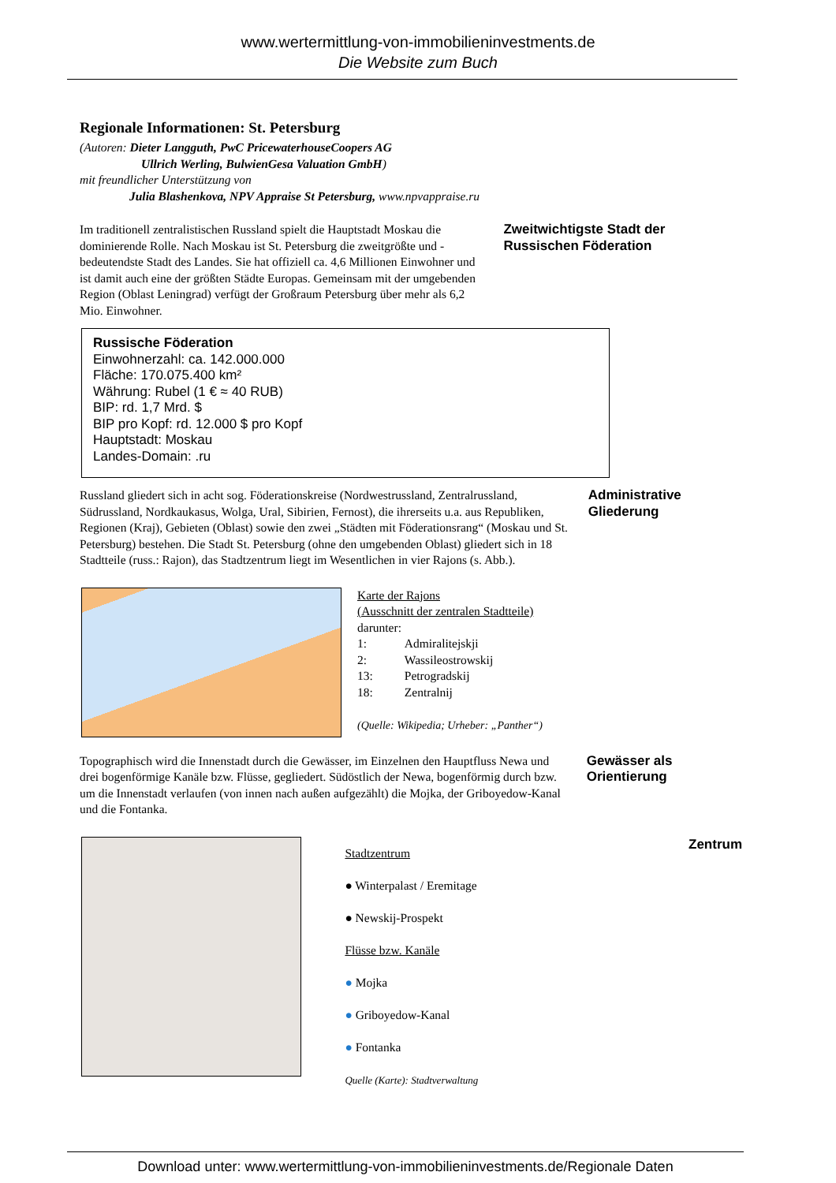www.wertermittlung-von-immobilieninvestments.de
Die Website zum Buch
Regionale Informationen: St. Petersburg
(Autoren: Dieter Langguth, PwC PricewaterhouseCoopers AG
Ullrich Werling, BulwienGesa Valuation GmbH)
mit freundlicher Unterstützung von
Julia Blashenkova, NPV Appraise St Petersburg, www.npvappraise.ru
Im traditionell zentralistischen Russland spielt die Hauptstadt Moskau die dominierende Rolle. Nach Moskau ist St. Petersburg die zweitgrößte und -bedeutendste Stadt des Landes. Sie hat offiziell ca. 4,6 Millionen Einwohner und ist damit auch eine der größten Städte Europas. Gemeinsam mit der umgebenden Region (Oblast Leningrad) verfügt der Großraum Petersburg über mehr als 6,2 Mio. Einwohner.
Zweitwichtigste Stadt der Russischen Föderation
Russische Föderation
Einwohnerzahl: ca. 142.000.000
Fläche: 170.075.400 km²
Währung: Rubel (1 € ≈ 40 RUB)
BIP: rd. 1,7 Mrd. $
BIP pro Kopf: rd. 12.000 $ pro Kopf
Hauptstadt: Moskau
Landes-Domain: .ru
Russland gliedert sich in acht sog. Föderationskreise (Nordwestrussland, Zentralrussland, Südrussland, Nordkaukasus, Wolga, Ural, Sibirien, Fernost), die ihrerseits u.a. aus Republiken, Regionen (Kraj), Gebieten (Oblast) sowie den zwei „Städten mit Föderationsrang“ (Moskau und St. Petersburg) bestehen. Die Stadt St. Petersburg (ohne den umgebenden Oblast) gliedert sich in 18 Stadtteile (russ.: Rajon), das Stadtzentrum liegt im Wesentlichen in vier Rajons (s. Abb.).
Administrative Gliederung
Karte der Rajons
(Ausschnitt der zentralen Stadtteile)
darunter:
| 1: | Admiralitejskji |
| 2: | Wassileostrowskij |
| 13: | Petrogradskij |
| 18: | Zentralnij |
(Quelle: Wikipedia; Urheber: „Panther“)
Topographisch wird die Innenstadt durch die Gewässer, im Einzelnen den Hauptfluss Newa und drei bogenförmige Kanäle bzw. Flüsse, gegliedert. Südöstlich der Newa, bogenförmig durch bzw. um die Innenstadt verlaufen (von innen nach außen aufgezählt) die Mojka, der Griboyedow-Kanal und die Fontanka.
Gewässer als Orientierung
Stadtzentrum
● Winterpalast / Eremitage
● Newskij-Prospekt
Flüsse bzw. Kanäle
● Mojka
● Griboyedow-Kanal
● Fontanka
Quelle (Karte): Stadtverwaltung
Zentrum
Download unter: www.wertermittlung-von-immobilieninvestments.de/Regionale Daten